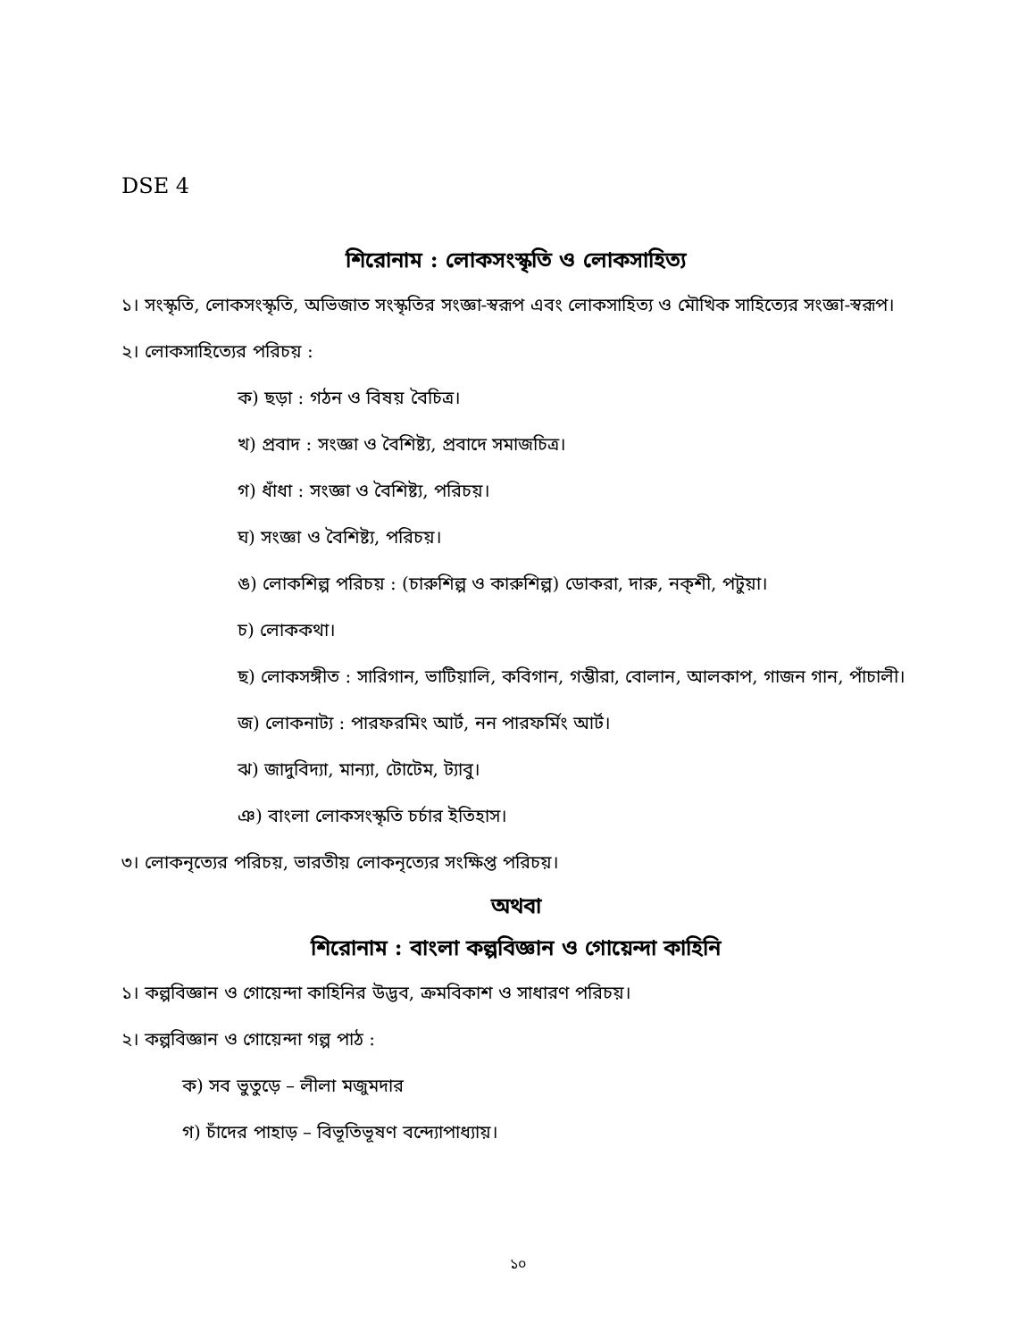DSE 4
শিরোনাম : লোকসংস্কৃতি ও লোকসাহিত্য
১। সংস্কৃতি, লোকসংস্কৃতি, অভিজাত সংস্কৃতির সংজ্ঞা-স্বরূপ এবং লোকসাহিত্য ও মৌখিক সাহিত্যের সংজ্ঞা-স্বরূপ।
২। লোকসাহিত্যের পরিচয় :
ক) ছড়া : গঠন ও বিষয় বৈচিত্র।
খ) প্রবাদ : সংজ্ঞা ও বৈশিষ্ট্য, প্রবাদে সমাজচিত্র।
গ) ধাঁধা : সংজ্ঞা ও বৈশিষ্ট্য, পরিচয়।
ঘ) সংজ্ঞা ও বৈশিষ্ট্য, পরিচয়।
ঙ) লোকশিল্প পরিচয় : (চারুশিল্প ও কারুশিল্প) ডোকরা, দারু, নক্‌শী, পটুয়া।
চ) লোককথা।
ছ) লোকসঙ্গীত : সারিগান, ভাটিয়ালি, কবিগান, গম্ভীরা, বোলান, আলকাপ, গাজন গান, পাঁচালী।
জ) লোকনাট্য : পারফরমিং আর্ট, নন পারফর্মিং আর্ট।
ঝ) জাদুবিদ্যা, মান্যা, টোটেম, ট্যাবু।
ঞ) বাংলা লোকসংস্কৃতি চর্চার ইতিহাস।
৩। লোকনৃত্যের পরিচয়, ভারতীয় লোকনৃত্যের সংক্ষিপ্ত পরিচয়।
অথবা
শিরোনাম : বাংলা কল্পবিজ্ঞান ও গোয়েন্দা কাহিনি
১। কল্পবিজ্ঞান ও গোয়েন্দা কাহিনির উদ্ভব, ক্রমবিকাশ ও সাধারণ পরিচয়।
২। কল্পবিজ্ঞান ও গোয়েন্দা গল্প পাঠ :
ক) সব ভুতুড়ে – লীলা মজুমদার
গ) চাঁদের পাহাড় – বিভূতিভূষণ বন্দ্যোপাধ্যায়।
১০